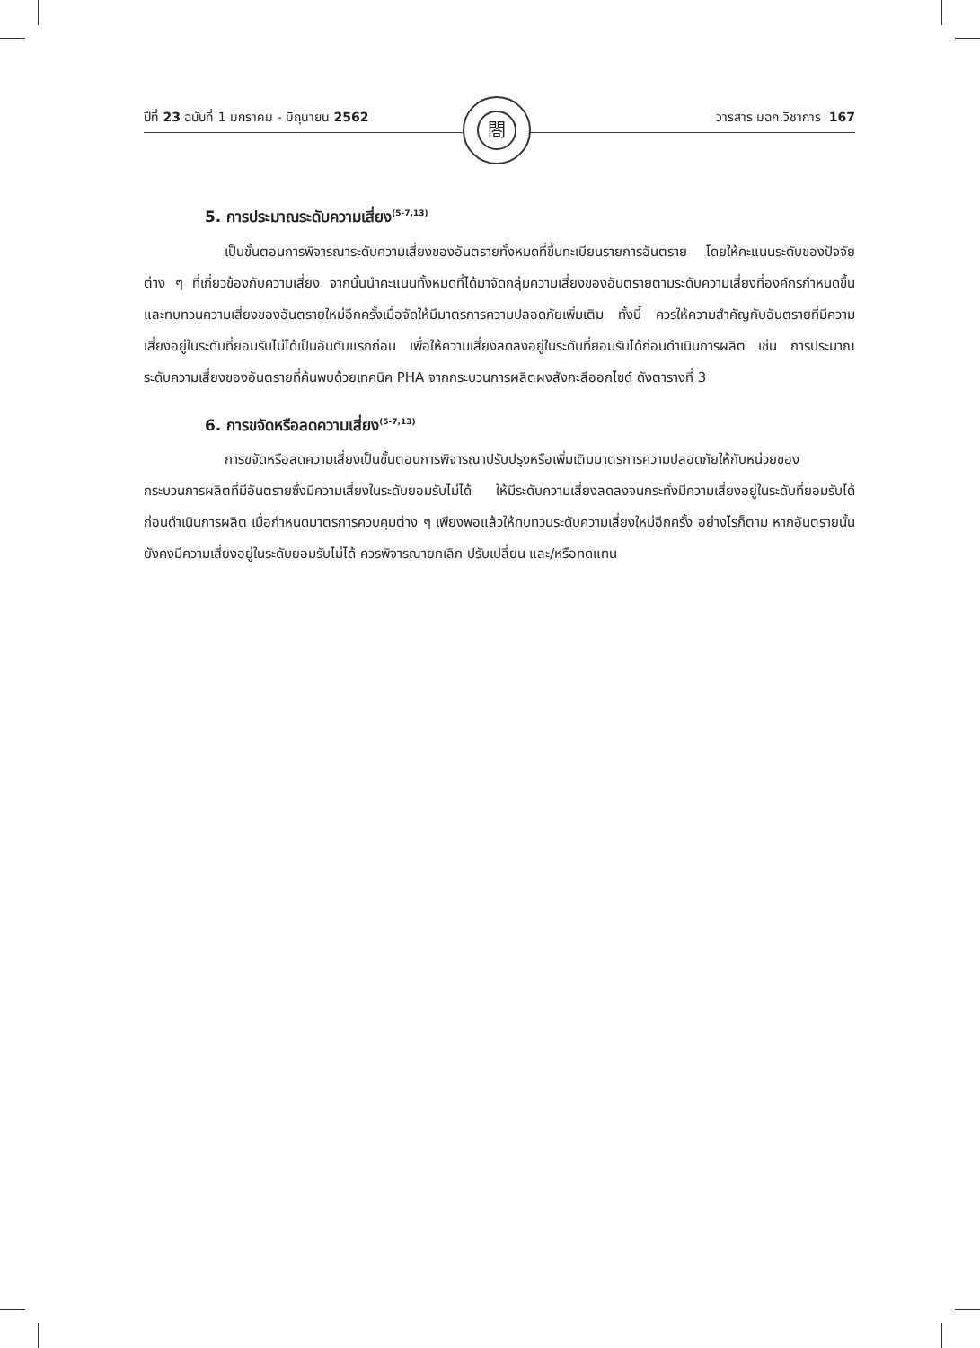ปีที่ 23 ฉบับที่ 1 มกราคม - มิถุนายน 2562 วารสาร มฉก.วิชาการ 167
閤
5. การประมาณระดับความเสี่ยง<sup>(5-7,13)</sup>
เป็นขั้นตอนการพิจารณาระดับความเสี่ยงของอันตรายทั้งหมดที่ขึ้นทะเบียนรายการอันตราย โดยให้คะแนนระดับของปัจจัยต่าง ๆ ที่เกี่ยวข้องกับความเสี่ยง จากนั้นนำคะแนนทั้งหมดที่ได้มาจัดกลุ่มความเสี่ยงของอันตรายตามระดับความเสี่ยงที่องค์กรกำหนดขึ้น และทบทวนความเสี่ยงของอันตรายใหม่อีกครั้งเมื่อจัดให้มีมาตรการความปลอดภัยเพิ่มเติม ทั้งนี้ ควรให้ความสำคัญกับอันตรายที่มีความเสี่ยงอยู่ในระดับที่ยอมรับไม่ได้เป็นอันดับแรกก่อน เพื่อให้ความเสี่ยงลดลงอยู่ในระดับที่ยอมรับได้ก่อนดำเนินการผลิต เช่น การประมาณระดับความเสี่ยงของอันตรายที่ค้นพบด้วยเทคนิค PHA จากกระบวนการผลิตผงสังกะสีออกไซด์ ดังตารางที่ 3
6. การขจัดหรือลดความเสี่ยง<sup>(5-7,13)</sup>
การขจัดหรือลดความเสี่ยงเป็นขั้นตอนการพิจารณาปรับปรุงหรือเพิ่มเติมมาตรการความปลอดภัยให้กับหน่วยของกระบวนการผลิตที่มีอันตรายซึ่งมีความเสี่ยงในระดับยอมรับไม่ได้ ให้มีระดับความเสี่ยงลดลงจนกระทั่งมีความเสี่ยงอยู่ในระดับที่ยอมรับได้ก่อนดำเนินการผลิต เมื่อกำหนดมาตรการควบคุมต่าง ๆ เพียงพอแล้วให้ทบทวนระดับความเสี่ยงใหม่อีกครั้ง อย่างไรก็ตาม หากอันตรายนั้นยังคงมีความเสี่ยงอยู่ในระดับยอมรับไม่ได้ ควรพิจารณายกเลิก ปรับเปลี่ยน และ/หรือทดแทน